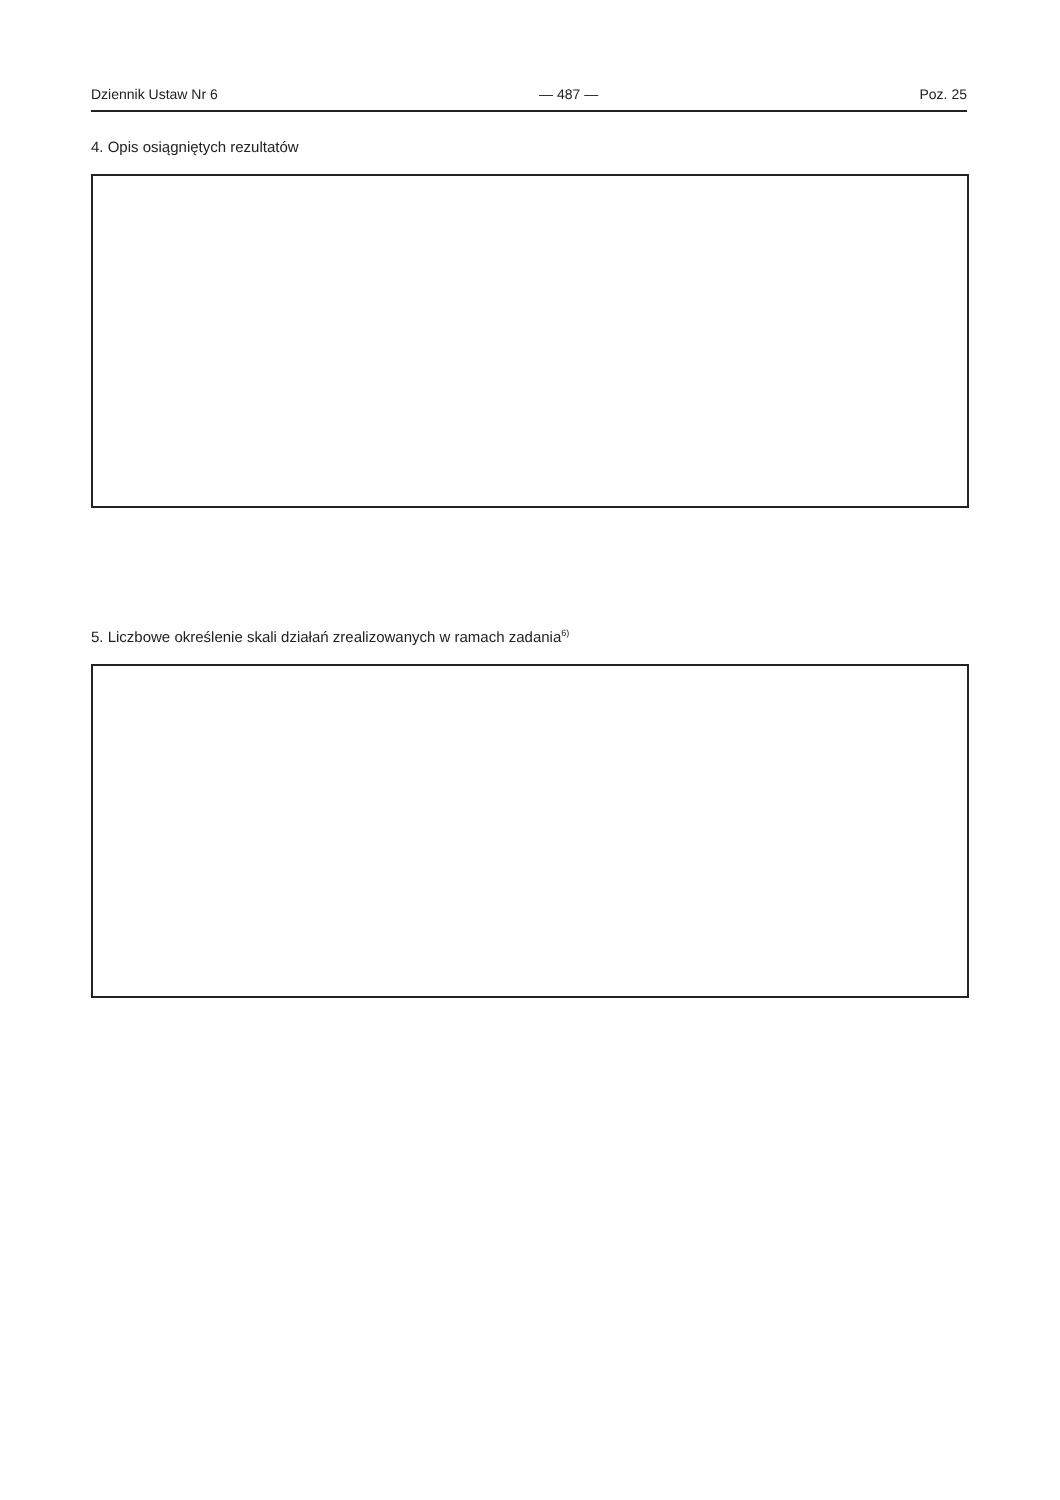Dziennik Ustaw Nr 6 — 487 — Poz. 25
4. Opis osiągniętych rezultatów
5. Liczbowe określenie skali działań zrealizowanych w ramach zadania<sup>6)</sup>